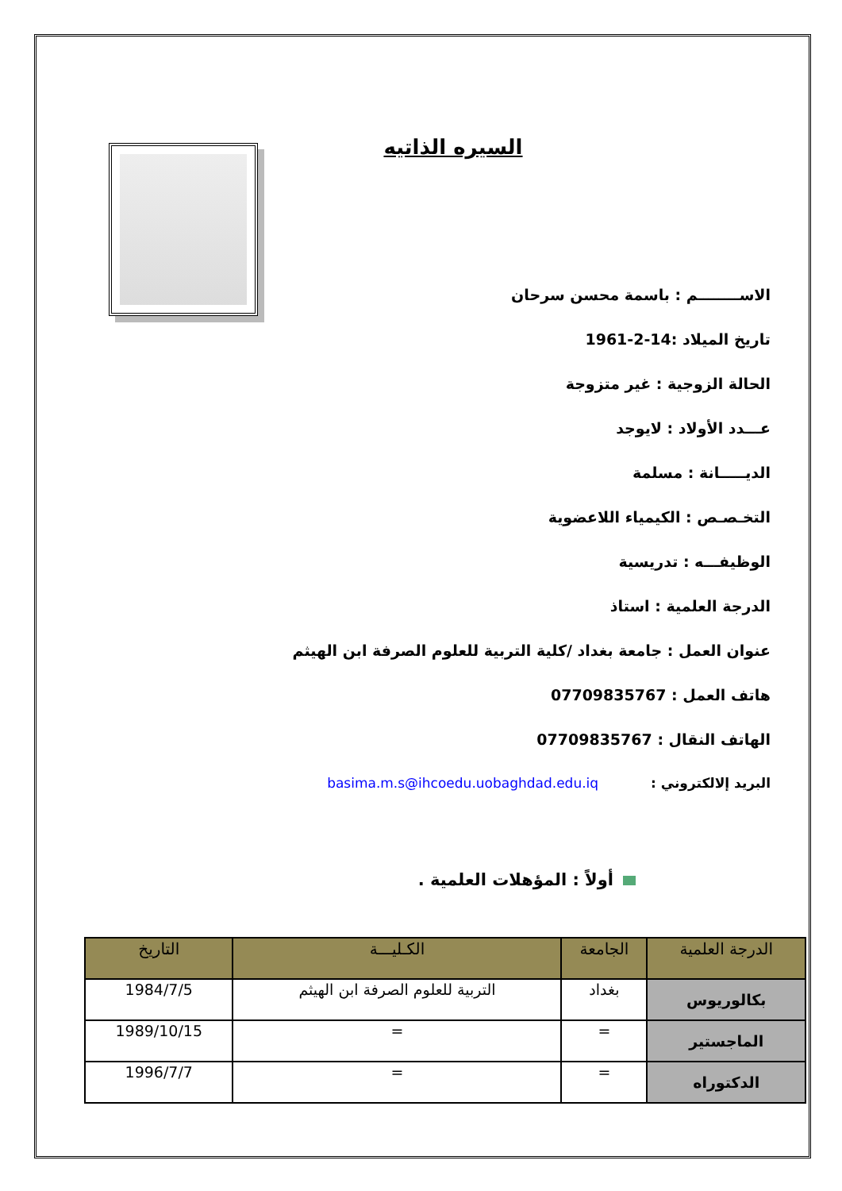السيره الذاتيه
الاســــــــم : باسمة محسن سرحان
تاريخ الميلاد :14-2-1961
الحالة الزوجية : غير متزوجة
عـــدد الأولاد : لايوجد
الديـــــانة : مسلمة
التخـصـص : الكيمياء اللاعضوية
الوظيفـــه : تدريسية
الدرجة العلمية : استاذ
عنوان العمل : جامعة بغداد /كلية التربية للعلوم الصرفة ابن الهيثم
هاتف العمل : 07709835767
الهاتف النقال : 07709835767
البريد إلالكتروني : basima.m.s@ihcoedu.uobaghdad.edu.iq
أولاً : المؤهلات العلمية .
| الدرجة العلمية | الجامعة | الكـليـــة | التاريخ |
| --- | --- | --- | --- |
| بكالوريوس | بغداد | التربية للعلوم الصرفة ابن الهيثم | 1984/7/5 |
| الماجستير | = | = | 1989/10/15 |
| الدكتوراه | = | = | 1996/7/7 |